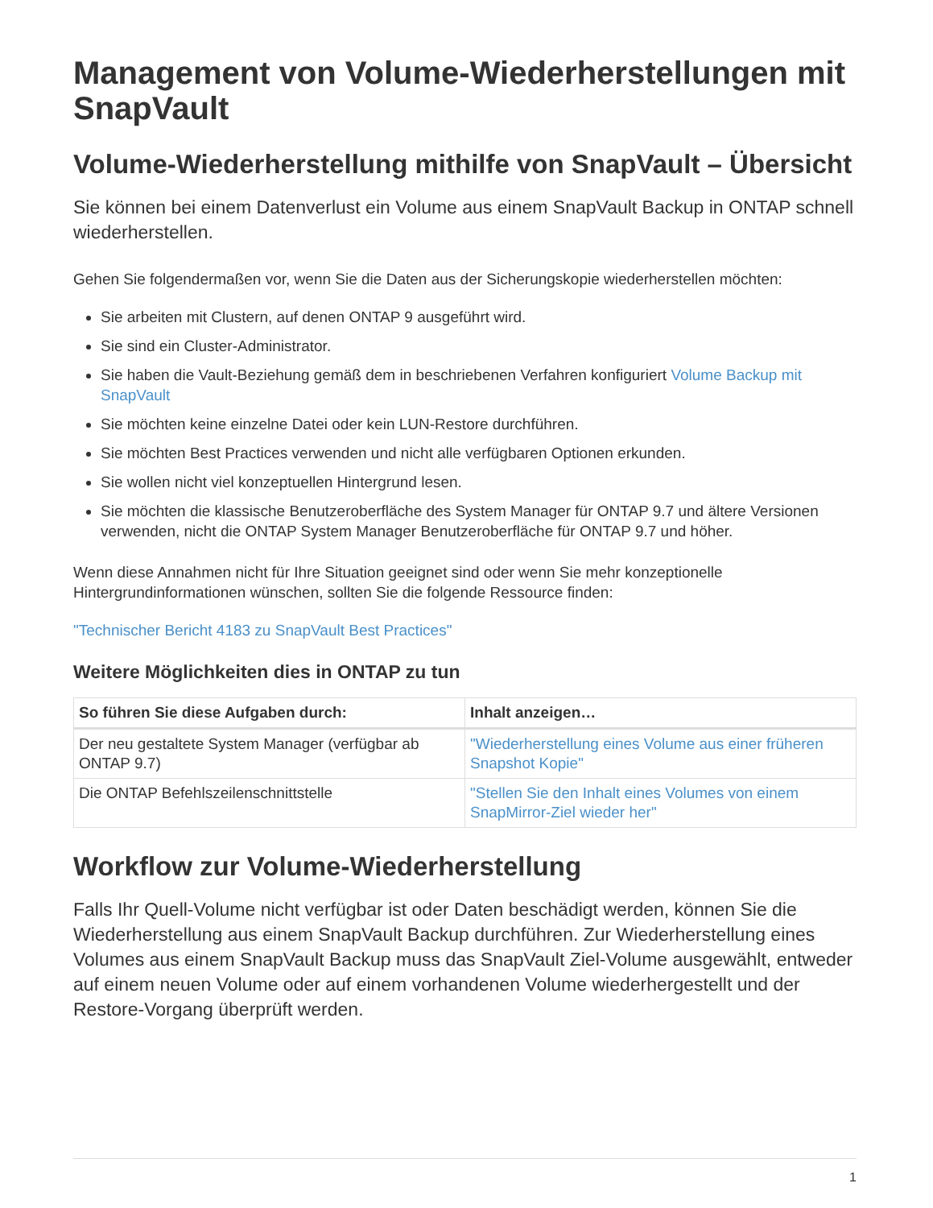Management von Volume-Wiederherstellungen mit SnapVault
Volume-Wiederherstellung mithilfe von SnapVault – Übersicht
Sie können bei einem Datenverlust ein Volume aus einem SnapVault Backup in ONTAP schnell wiederherstellen.
Gehen Sie folgendermaßen vor, wenn Sie die Daten aus der Sicherungskopie wiederherstellen möchten:
Sie arbeiten mit Clustern, auf denen ONTAP 9 ausgeführt wird.
Sie sind ein Cluster-Administrator.
Sie haben die Vault-Beziehung gemäß dem in beschriebenen Verfahren konfiguriert Volume Backup mit SnapVault
Sie möchten keine einzelne Datei oder kein LUN-Restore durchführen.
Sie möchten Best Practices verwenden und nicht alle verfügbaren Optionen erkunden.
Sie wollen nicht viel konzeptuellen Hintergrund lesen.
Sie möchten die klassische Benutzeroberfläche des System Manager für ONTAP 9.7 und ältere Versionen verwenden, nicht die ONTAP System Manager Benutzeroberfläche für ONTAP 9.7 und höher.
Wenn diese Annahmen nicht für Ihre Situation geeignet sind oder wenn Sie mehr konzeptionelle Hintergrundinformationen wünschen, sollten Sie die folgende Ressource finden:
"Technischer Bericht 4183 zu SnapVault Best Practices"
Weitere Möglichkeiten dies in ONTAP zu tun
| So führen Sie diese Aufgaben durch: | Inhalt anzeigen… |
| --- | --- |
| Der neu gestaltete System Manager (verfügbar ab ONTAP 9.7) | "Wiederherstellung eines Volume aus einer früheren Snapshot Kopie" |
| Die ONTAP Befehlszeilenschnittstelle | "Stellen Sie den Inhalt eines Volumes von einem SnapMirror-Ziel wieder her" |
Workflow zur Volume-Wiederherstellung
Falls Ihr Quell-Volume nicht verfügbar ist oder Daten beschädigt werden, können Sie die Wiederherstellung aus einem SnapVault Backup durchführen. Zur Wiederherstellung eines Volumes aus einem SnapVault Backup muss das SnapVault Ziel-Volume ausgewählt, entweder auf einem neuen Volume oder auf einem vorhandenen Volume wiederhergestellt und der Restore-Vorgang überprüft werden.
1